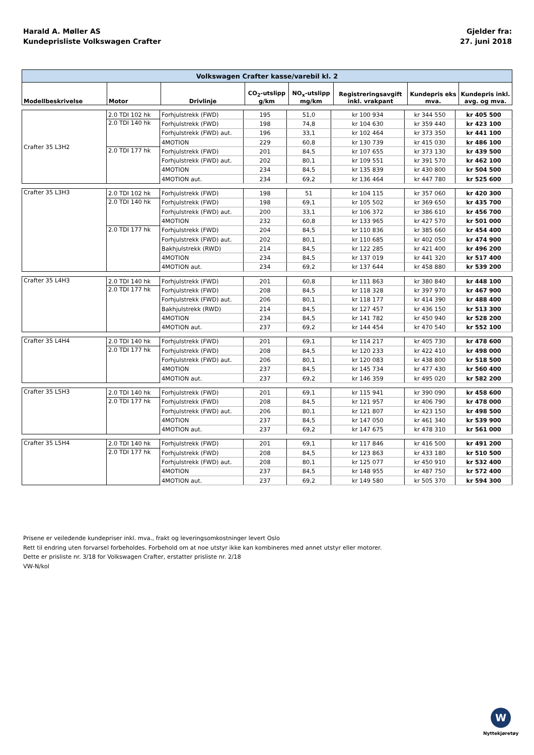Harald A. Møller AS
Kundeprisliste Volkswagen Crafter
Gjelder fra:
27. juni 2018
| Volkswagen Crafter kasse/varebil kl. 2 | | | | | | | |
| Modellbeskrivelse | Motor | Drivlinje | CO<sub>2</sub>-utslipp g/km | NO<sub>x</sub>-utslipp mg/km | Registreringsavgift inkl. vrakpant | Kundepris eks mva. | Kundepris inkl. avg. og mva. |
| Crafter 35 L3H2 | 2.0 TDI 102 hk | Forhjulstrekk (FWD) | 195 | 51,0 | kr 100 934 | kr 344 550 | kr 405 500 |
| | 2.0 TDI 140 hk | Forhjulstrekk (FWD) | 198 | 74,8 | kr 104 630 | kr 359 440 | kr 423 100 |
| | | Forhjulstrekk (FWD) aut. | 196 | 33,1 | kr 102 464 | kr 373 350 | kr 441 100 |
| | | 4MOTION | 229 | 60,8 | kr 130 739 | kr 415 030 | kr 486 100 |
| | 2.0 TDI 177 hk | Forhjulstrekk (FWD) | 201 | 84,5 | kr 107 655 | kr 373 130 | kr 439 500 |
| | | Forhjulstrekk (FWD) aut. | 202 | 80,1 | kr 109 551 | kr 391 570 | kr 462 100 |
| | | 4MOTION | 234 | 84,5 | kr 135 839 | kr 430 800 | kr 504 500 |
| | | 4MOTION aut. | 234 | 69,2 | kr 136 464 | kr 447 780 | kr 525 600 |
| Crafter 35 L3H3 | 2.0 TDI 102 hk | Forhjulstrekk (FWD) | 198 | 51 | kr 104 115 | kr 357 060 | kr 420 300 |
| | 2.0 TDI 140 hk | Forhjulstrekk (FWD) | 198 | 69,1 | kr 105 502 | kr 369 650 | kr 435 700 |
| | | Forhjulstrekk (FWD) aut. | 200 | 33,1 | kr 106 372 | kr 386 610 | kr 456 700 |
| | | 4MOTION | 232 | 60,8 | kr 133 965 | kr 427 570 | kr 501 000 |
| | 2.0 TDI 177 hk | Forhjulstrekk (FWD) | 204 | 84,5 | kr 110 836 | kr 385 660 | kr 454 400 |
| | | Forhjulstrekk (FWD) aut. | 202 | 80,1 | kr 110 685 | kr 402 050 | kr 474 900 |
| | | Bakhjulstrekk (RWD) | 214 | 84,5 | kr 122 285 | kr 421 400 | kr 496 200 |
| | | 4MOTION | 234 | 84,5 | kr 137 019 | kr 441 320 | kr 517 400 |
| | | 4MOTION aut. | 234 | 69,2 | kr 137 644 | kr 458 880 | kr 539 200 |
| Crafter 35 L4H3 | 2.0 TDI 140 hk | Forhjulstrekk (FWD) | 201 | 60,8 | kr 111 863 | kr 380 840 | kr 448 100 |
| | 2.0 TDI 177 hk | Forhjulstrekk (FWD) | 208 | 84,5 | kr 118 328 | kr 397 970 | kr 467 900 |
| | | Forhjulstrekk (FWD) aut. | 206 | 80,1 | kr 118 177 | kr 414 390 | kr 488 400 |
| | | Bakhjulstrekk (RWD) | 214 | 84,5 | kr 127 457 | kr 436 150 | kr 513 300 |
| | | 4MOTION | 234 | 84,5 | kr 141 782 | kr 450 940 | kr 528 200 |
| | | 4MOTION aut. | 237 | 69,2 | kr 144 454 | kr 470 540 | kr 552 100 |
| Crafter 35 L4H4 | 2.0 TDI 140 hk | Forhjulstrekk (FWD) | 201 | 69,1 | kr 114 217 | kr 405 730 | kr 478 600 |
| | 2.0 TDI 177 hk | Forhjulstrekk (FWD) | 208 | 84,5 | kr 120 233 | kr 422 410 | kr 498 000 |
| | | Forhjulstrekk (FWD) aut. | 206 | 80,1 | kr 120 083 | kr 438 800 | kr 518 500 |
| | | 4MOTION | 237 | 84,5 | kr 145 734 | kr 477 430 | kr 560 400 |
| | | 4MOTION aut. | 237 | 69,2 | kr 146 359 | kr 495 020 | kr 582 200 |
| Crafter 35 L5H3 | 2.0 TDI 140 hk | Forhjulstrekk (FWD) | 201 | 69,1 | kr 115 941 | kr 390 090 | kr 458 600 |
| | 2.0 TDI 177 hk | Forhjulstrekk (FWD) | 208 | 84,5 | kr 121 957 | kr 406 790 | kr 478 000 |
| | | Forhjulstrekk (FWD) aut. | 206 | 80,1 | kr 121 807 | kr 423 150 | kr 498 500 |
| | | 4MOTION | 237 | 84,5 | kr 147 050 | kr 461 340 | kr 539 900 |
| | | 4MOTION aut. | 237 | 69,2 | kr 147 675 | kr 478 310 | kr 561 000 |
| Crafter 35 L5H4 | 2.0 TDI 140 hk | Forhjulstrekk (FWD) | 201 | 69,1 | kr 117 846 | kr 416 500 | kr 491 200 |
| | 2.0 TDI 177 hk | Forhjulstrekk (FWD) | 208 | 84,5 | kr 123 863 | kr 433 180 | kr 510 500 |
| | | Forhjulstrekk (FWD) aut. | 208 | 80,1 | kr 125 077 | kr 450 910 | kr 532 400 |
| | | 4MOTION | 237 | 84,5 | kr 148 955 | kr 487 750 | kr 572 400 |
| | | 4MOTION aut. | 237 | 69,2 | kr 149 580 | kr 505 370 | kr 594 300 |
Prisene er veiledende kundepriser inkl. mva., frakt og leveringsomkostninger levert Oslo
Rett til endring uten forvarsel forbeholdes. Forbehold om at noe utstyr ikke kan kombineres med annet utstyr eller motorer.
Dette er prisliste nr. 3/18 for Volkswagen Crafter, erstatter prisliste nr. 2/18
VW-N/kol
W
Nyttekjøretøy